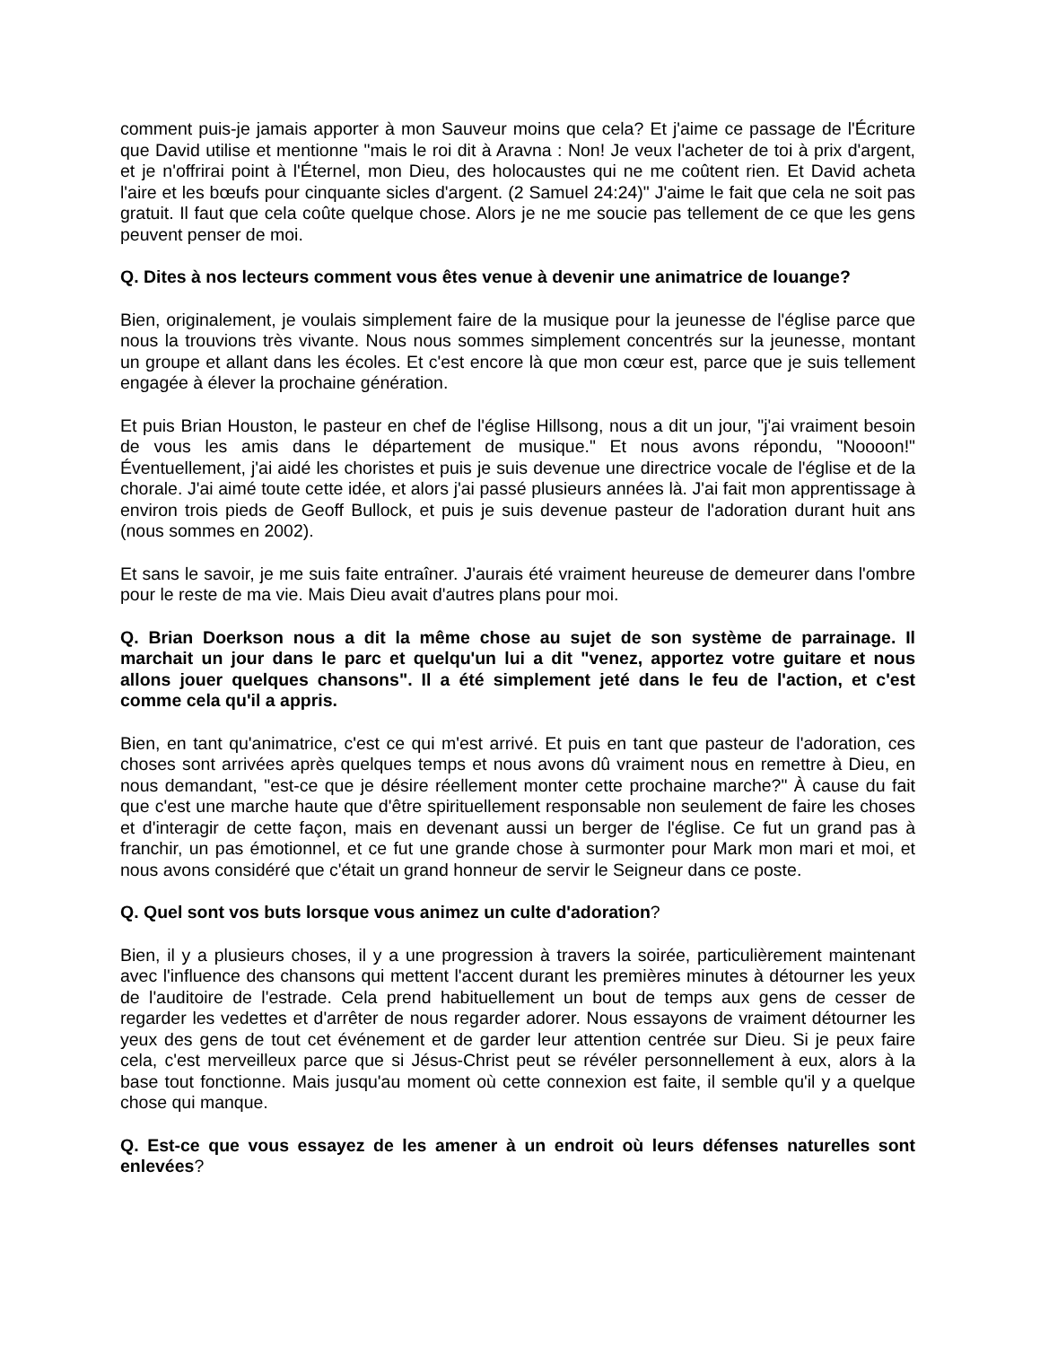comment puis-je jamais apporter à mon Sauveur moins que cela? Et j'aime ce passage de l'Écriture que David utilise et mentionne "mais le roi dit à Aravna : Non! Je veux l'acheter de toi à prix d'argent, et je n'offrirai point à l'Éternel, mon Dieu, des holocaustes qui ne me coûtent rien. Et David acheta l'aire et les bœufs pour cinquante sicles d'argent. (2 Samuel 24:24)" J'aime le fait que cela ne soit pas gratuit. Il faut que cela coûte quelque chose. Alors je ne me soucie pas tellement de ce que les gens peuvent penser de moi.
Q. Dites à nos lecteurs comment vous êtes venue à devenir une animatrice de louange?
Bien, originalement, je voulais simplement faire de la musique pour la jeunesse de l'église parce que nous la trouvions très vivante. Nous nous sommes simplement concentrés sur la jeunesse, montant un groupe et allant dans les écoles. Et c'est encore là que mon cœur est, parce que je suis tellement engagée à élever la prochaine génération.
Et puis Brian Houston, le pasteur en chef de l'église Hillsong, nous a dit un jour, "j'ai vraiment besoin de vous les amis dans le département de musique." Et nous avons répondu, "Noooon!" Éventuellement, j'ai aidé les choristes et puis je suis devenue une directrice vocale de l'église et de la chorale. J'ai aimé toute cette idée, et alors j'ai passé plusieurs années là. J'ai fait mon apprentissage à environ trois pieds de Geoff Bullock, et puis je suis devenue pasteur de l'adoration durant huit ans (nous sommes en 2002).
Et sans le savoir, je me suis faite entraîner. J'aurais été vraiment heureuse de demeurer dans l'ombre pour le reste de ma vie. Mais Dieu avait d'autres plans pour moi.
Q. Brian Doerkson nous a dit la même chose au sujet de son système de parrainage. Il marchait un jour dans le parc et quelqu'un lui a dit "venez, apportez votre guitare et nous allons jouer quelques chansons". Il a été simplement jeté dans le feu de l'action, et c'est comme cela qu'il a appris.
Bien, en tant qu'animatrice, c'est ce qui m'est arrivé. Et puis en tant que pasteur de l'adoration, ces choses sont arrivées après quelques temps et nous avons dû vraiment nous en remettre à Dieu, en nous demandant, "est-ce que je désire réellement monter cette prochaine marche?" À cause du fait que c'est une marche haute que d'être spirituellement responsable non seulement de faire les choses et d'interagir de cette façon, mais en devenant aussi un berger de l'église. Ce fut un grand pas à franchir, un pas émotionnel, et ce fut une grande chose à surmonter pour Mark mon mari et moi, et nous avons considéré que c'était un grand honneur de servir le Seigneur dans ce poste.
Q. Quel sont vos buts lorsque vous animez un culte d'adoration?
Bien, il y a plusieurs choses, il y a une progression à travers la soirée, particulièrement maintenant avec l'influence des chansons qui mettent l'accent durant les premières minutes à détourner les yeux de l'auditoire de l'estrade. Cela prend habituellement un bout de temps aux gens de cesser de regarder les vedettes et d'arrêter de nous regarder adorer. Nous essayons de vraiment détourner les yeux des gens de tout cet événement et de garder leur attention centrée sur Dieu. Si je peux faire cela, c'est merveilleux parce que si Jésus-Christ peut se révéler personnellement à eux, alors à la base tout fonctionne. Mais jusqu'au moment où cette connexion est faite, il semble qu'il y a quelque chose qui manque.
Q. Est-ce que vous essayez de les amener à un endroit où leurs défenses naturelles sont enlevées?